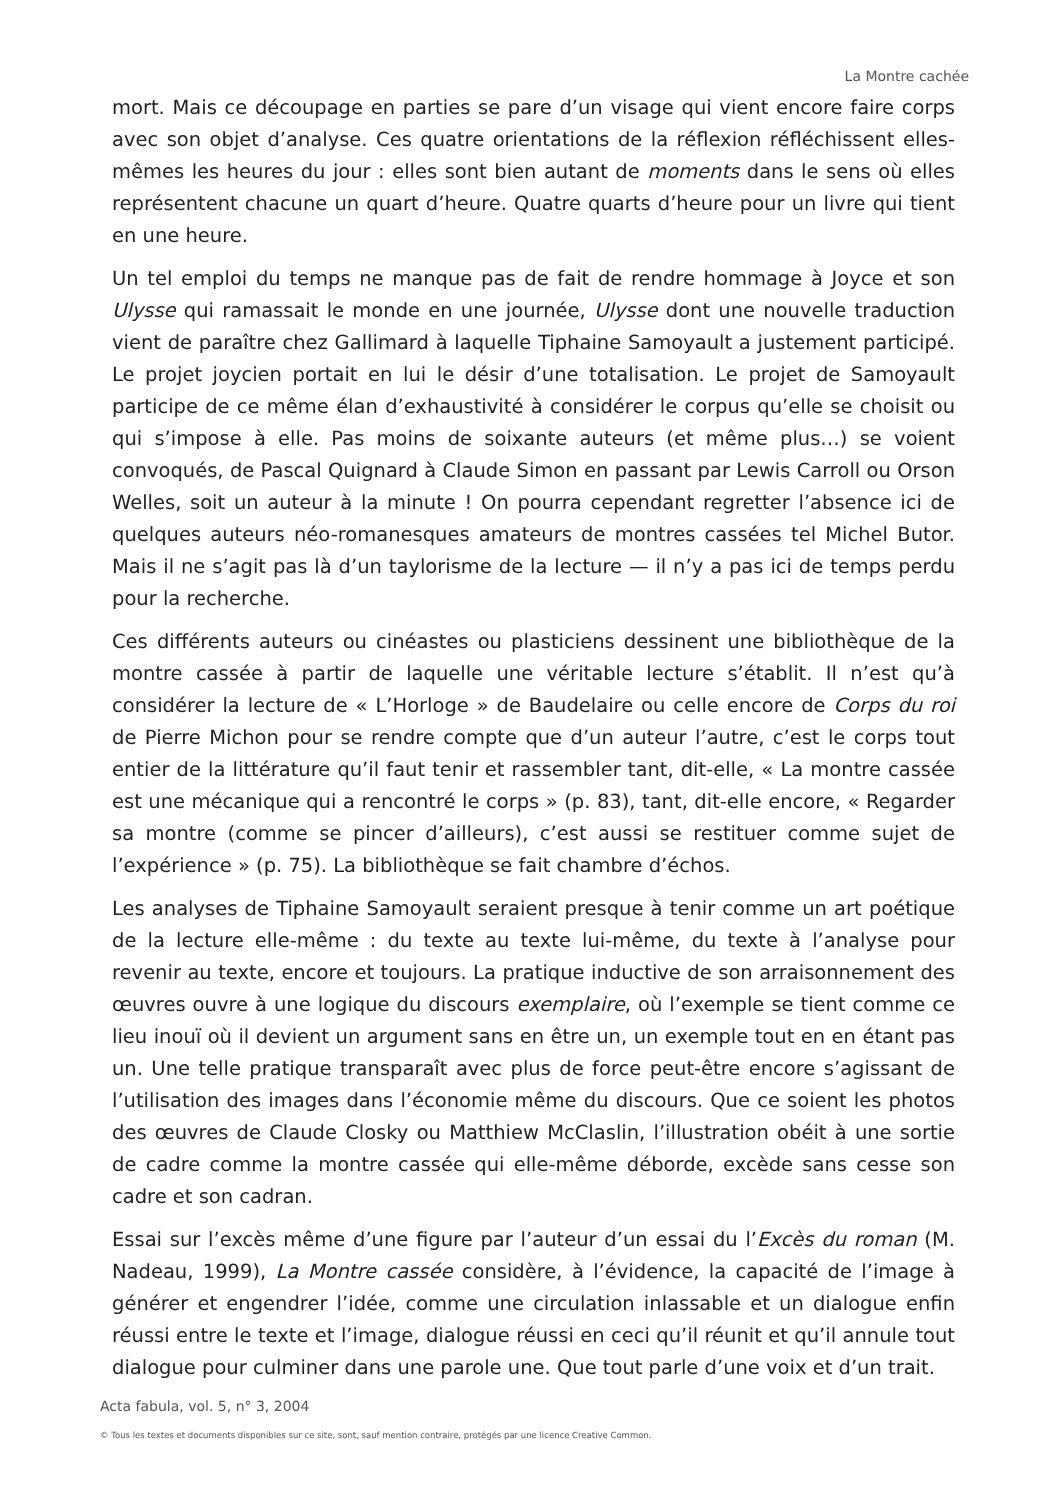La Montre cachée
mort. Mais ce découpage en parties se pare d’un visage qui vient encore faire corps avec son objet d’analyse. Ces quatre orientations de la réflexion réfléchissent elles-mêmes les heures du jour : elles sont bien autant de moments dans le sens où elles représentent chacune un quart d’heure. Quatre quarts d’heure pour un livre qui tient en une heure.
Un tel emploi du temps ne manque pas de fait de rendre hommage à Joyce et son Ulysse qui ramassait le monde en une journée, Ulysse dont une nouvelle traduction vient de paraître chez Gallimard à laquelle Tiphaine Samoyault a justement participé. Le projet joycien portait en lui le désir d’une totalisation. Le projet de Samoyault participe de ce même élan d’exhaustivité à considérer le corpus qu’elle se choisit ou qui s’impose à elle. Pas moins de soixante auteurs (et même plus…) se voient convoqués, de Pascal Quignard à Claude Simon en passant par Lewis Carroll ou Orson Welles, soit un auteur à la minute ! On pourra cependant regretter l’absence ici de quelques auteurs néo-romanesques amateurs de montres cassées tel Michel Butor. Mais il ne s’agit pas là d’un taylorisme de la lecture — il n’y a pas ici de temps perdu pour la recherche.
Ces différents auteurs ou cinéastes ou plasticiens dessinent une bibliothèque de la montre cassée à partir de laquelle une véritable lecture s’établit. Il n’est qu’à considérer la lecture de « L’Horloge » de Baudelaire ou celle encore de Corps du roi de Pierre Michon pour se rendre compte que d’un auteur l’autre, c’est le corps tout entier de la littérature qu’il faut tenir et rassembler tant, dit-elle, « La montre cassée est une mécanique qui a rencontré le corps » (p. 83), tant, dit-elle encore, « Regarder sa montre (comme se pincer d’ailleurs), c’est aussi se restituer comme sujet de l’expérience » (p. 75). La bibliothèque se fait chambre d’échos.
Les analyses de Tiphaine Samoyault seraient presque à tenir comme un art poétique de la lecture elle-même : du texte au texte lui-même, du texte à l’analyse pour revenir au texte, encore et toujours. La pratique inductive de son arraisonnement des œuvres ouvre à une logique du discours exemplaire, où l’exemple se tient comme ce lieu inouï où il devient un argument sans en être un, un exemple tout en en étant pas un. Une telle pratique transparaît avec plus de force peut-être encore s’agissant de l’utilisation des images dans l’économie même du discours. Que ce soient les photos des œuvres de Claude Closky ou Matthiew McClaslin, l’illustration obéit à une sortie de cadre comme la montre cassée qui elle-même déborde, excède sans cesse son cadre et son cadran.
Essai sur l’excès même d’une figure par l’auteur d’un essai du l’Excès du roman (M. Nadeau, 1999), La Montre cassée considère, à l’évidence, la capacité de l’image à générer et engendrer l’idée, comme une circulation inlassable et un dialogue enfin réussi entre le texte et l’image, dialogue réussi en ceci qu’il réunit et qu’il annule tout dialogue pour culminer dans une parole une. Que tout parle d’une voix et d’un trait.
Acta fabula, vol. 5, n° 3, 2004
© Tous les textes et documents disponibles sur ce site, sont, sauf mention contraire, protégés par une licence Creative Common.